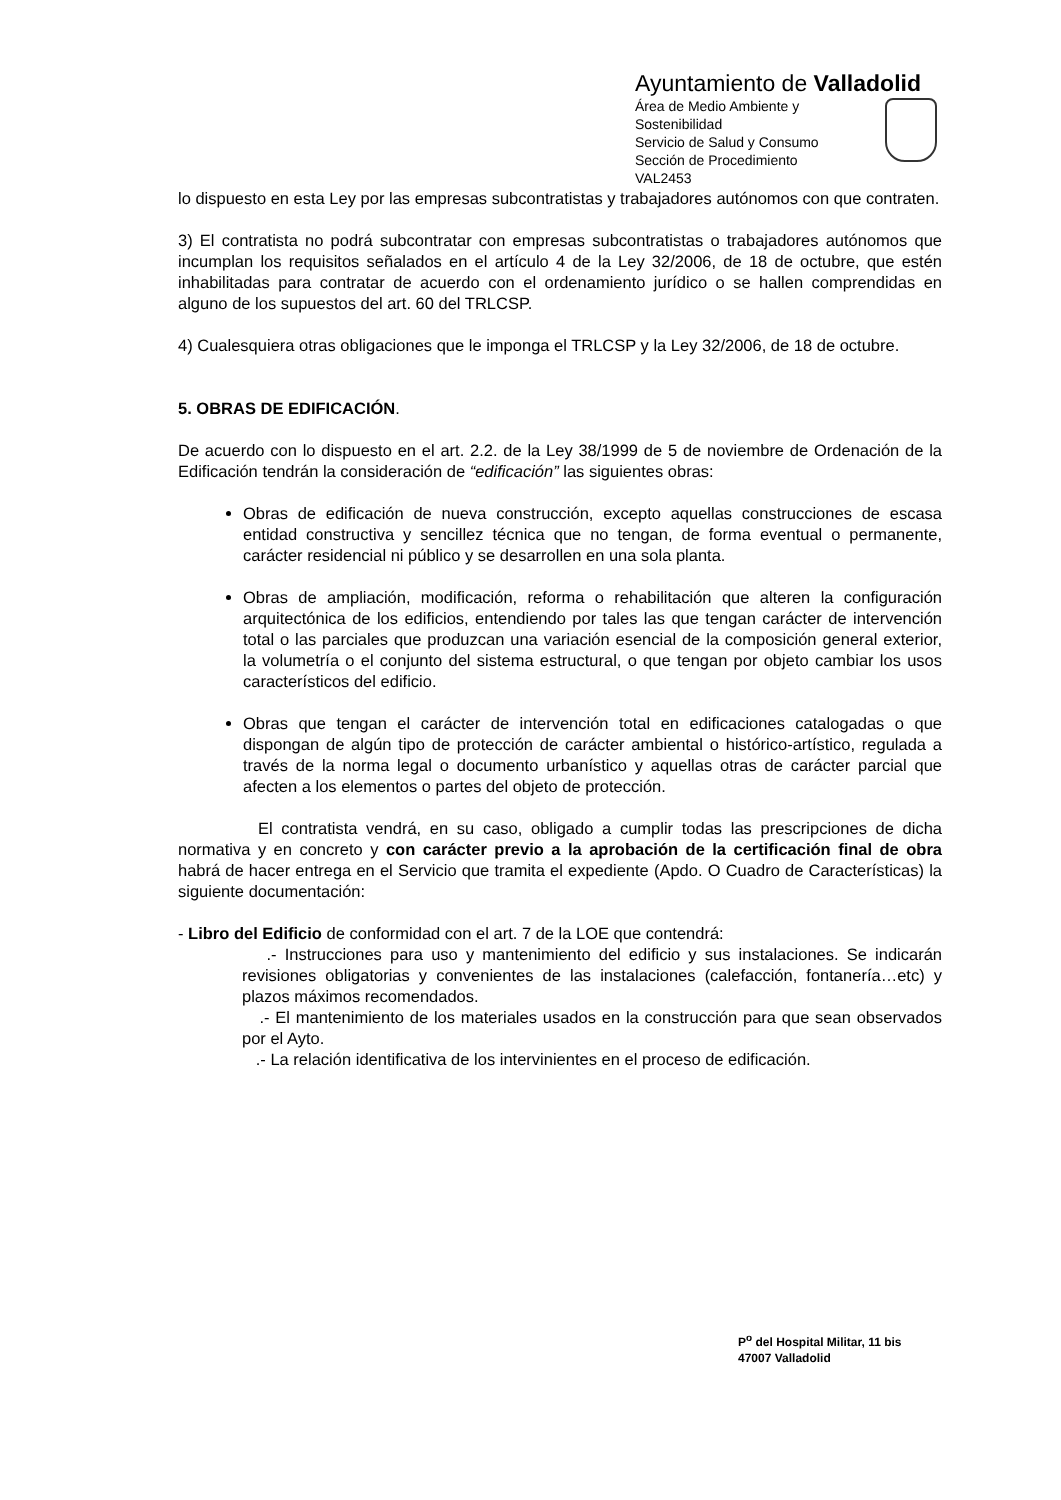Ayuntamiento de Valladolid
Área de Medio Ambiente y Sostenibilidad
Servicio de Salud y Consumo
Sección de Procedimiento
VAL2453
lo dispuesto en esta Ley por las empresas subcontratistas y trabajadores autónomos con que contraten.
3) El contratista no podrá subcontratar con empresas subcontratistas o trabajadores autónomos que incumplan los requisitos señalados en el artículo 4 de la Ley 32/2006, de 18 de octubre, que estén inhabilitadas para contratar de acuerdo con el ordenamiento jurídico o se hallen comprendidas en alguno de los supuestos del art. 60 del TRLCSP.
4) Cualesquiera otras obligaciones que le imponga el TRLCSP y la Ley 32/2006, de 18 de octubre.
5. OBRAS DE EDIFICACIÓN.
De acuerdo con lo dispuesto en el art. 2.2. de la Ley 38/1999 de 5 de noviembre de Ordenación de la Edificación tendrán la consideración de “edificación” las siguientes obras:
Obras de edificación de nueva construcción, excepto aquellas construcciones de escasa entidad constructiva y sencillez técnica que no tengan, de forma eventual o permanente, carácter residencial ni público y se desarrollen en una sola planta.
Obras de ampliación, modificación, reforma o rehabilitación que alteren la configuración arquitectónica de los edificios, entendiendo por tales las que tengan carácter de intervención total o las parciales que produzcan una variación esencial de la composición general exterior, la volumetría o el conjunto del sistema estructural, o que tengan por objeto cambiar los usos característicos del edificio.
Obras que tengan el carácter de intervención total en edificaciones catalogadas o que dispongan de algún tipo de protección de carácter ambiental o histórico-artístico, regulada a través de la norma legal o documento urbanístico y aquellas otras de carácter parcial que afecten a los elementos o partes del objeto de protección.
El contratista vendrá, en su caso, obligado a cumplir todas las prescripciones de dicha normativa y en concreto y con carácter previo a la aprobación de la certificación final de obra habrá de hacer entrega en el Servicio que tramita el expediente (Apdo. O Cuadro de Características) la siguiente documentación:
- Libro del Edificio de conformidad con el art. 7 de la LOE que contendrá:
.- Instrucciones para uso y mantenimiento del edificio y sus instalaciones. Se indicarán revisiones obligatorias y convenientes de las instalaciones (calefacción, fontanería…etc) y plazos máximos recomendados.
.- El mantenimiento de los materiales usados en la construcción para que sean observados por el Ayto.
.- La relación identificativa de los intervinientes en el proceso de edificación.
P<sup>o</sup> del Hospital Militar, 11 bis
47007 Valladolid